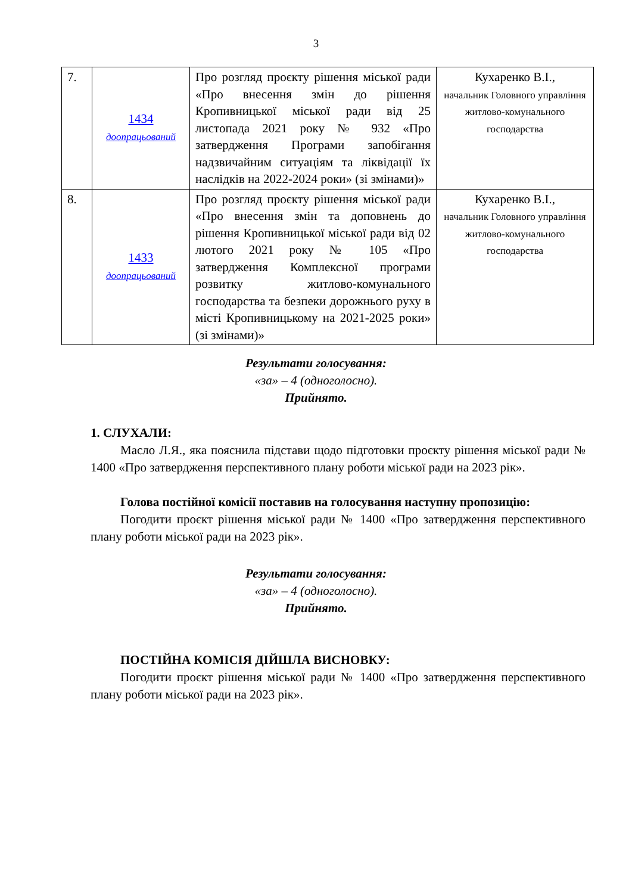3
| 7. | 1434 доопрацьований | Про розгляд проєкту рішення міської ради «Про внесення змін до рішення Кропивницької міської ради від 25 листопада 2021 року № 932 «Про затвердження Програми запобігання надзвичайним ситуаціям та ліквідації їх наслідків на 2022-2024 роки» (зі змінами)» | Кухаренко В.І., начальник Головного управління житлово-комунального господарства |
| 8. | 1433 доопрацьований | Про розгляд проєкту рішення міської ради «Про внесення змін та доповнень до рішення Кропивницької міської ради від 02 лютого 2021 року № 105 «Про затвердження Комплексної програми розвитку житлово-комунального господарства та безпеки дорожнього руху в місті Кропивницькому на 2021-2025 роки» (зі змінами)» | Кухаренко В.І., начальник Головного управління житлово-комунального господарства |
Результати голосування:
«за» – 4 (одноголосно).
Прийнято.
1. СЛУХАЛИ:
Масло Л.Я., яка пояснила підстави щодо підготовки проєкту рішення міської ради № 1400 «Про затвердження перспективного плану роботи міської ради на 2023 рік».
Голова постійної комісії поставив на голосування наступну пропозицію:
Погодити проєкт рішення міської ради № 1400 «Про затвердження перспективного плану роботи міської ради на 2023 рік».
Результати голосування:
«за» – 4 (одноголосно).
Прийнято.
ПОСТІЙНА КОМІСІЯ ДІЙШЛА ВИСНОВКУ:
Погодити проєкт рішення міської ради № 1400 «Про затвердження перспективного плану роботи міської ради на 2023 рік».